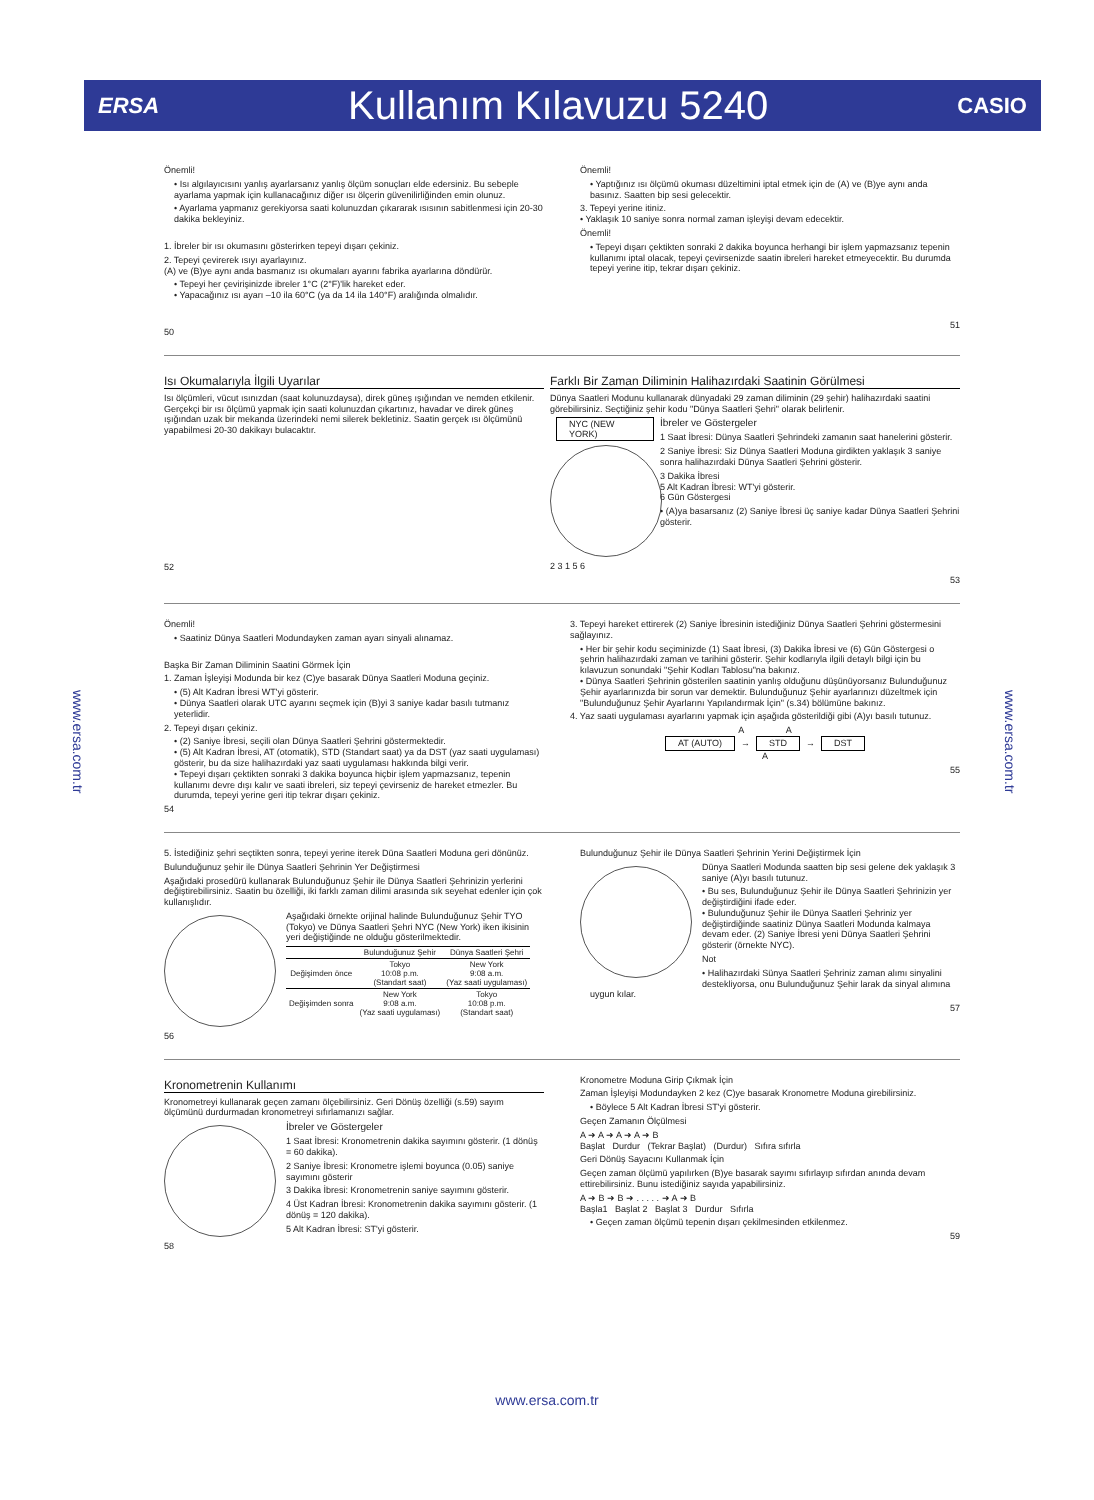ERSA
Kullanım Kılavuzu 5240
CASIO
www.ersa.com.tr
www.ersa.com.tr
Önemli!
• Isı algılayıcısını yanlış ayarlarsanız yanlış ölçüm sonuçları elde edersiniz. Bu sebeple ayarlama yapmak için kullanacağınız diğer ısı ölçerin güvenilirliğinden emin olunuz.
• Ayarlama yapmanız gerekiyorsa saati kolunuzdan çıkararak ısısının sabitlenmesi için 20-30 dakika bekleyiniz.
1. İbreler bir ısı okumasını gösterirken tepeyi dışarı çekiniz.
2. Tepeyi çevirerek ısıyı ayarlayınız.
(A) ve (B)ye aynı anda basmanız ısı okumaları ayarını fabrika ayarlarına döndürür.
• Tepeyi her çevirişinizde ibreler 1°C (2°F)'lik hareket eder.
• Yapacağınız ısı ayarı –10 ila 60°C (ya da 14 ila 140°F) aralığında olmalıdır.
50
Önemli!
• Yaptığınız ısı ölçümü okuması düzeltimini iptal etmek için de (A) ve (B)ye aynı anda basınız. Saatten bip sesi gelecektir.
3. Tepeyi yerine itiniz.
• Yaklaşık 10 saniye sonra normal zaman işleyişi devam edecektir.
Önemli!
• Tepeyi dışarı çektikten sonraki 2 dakika boyunca herhangi bir işlem yapmazsanız tepenin kullanımı iptal olacak, tepeyi çevirsenizde saatin ibreleri hareket etmeyecektir. Bu durumda tepeyi yerine itip, tekrar dışarı çekiniz.
51
Isı Okumalarıyla İlgili Uyarılar
Isı ölçümleri, vücut ısınızdan (saat kolunuzdaysa), direk güneş ışığından ve nemden etkilenir. Gerçekçi bir ısı ölçümü yapmak için saati kolunuzdan çıkartınız, havadar ve direk güneş ışığından uzak bir mekanda üzerindeki nemi silerek bekletiniz. Saatin gerçek ısı ölçümünü yapabilmesi 20-30 dakikayı bulacaktır.
52
Farklı Bir Zaman Diliminin Halihazırdaki Saatinin Görülmesi
Dünya Saatleri Modunu kullanarak dünyadaki 29 zaman diliminin (29 şehir) halihazırdaki saatini görebilirsiniz. Seçtiğiniz şehir kodu "Dünya Saatleri Şehri" olarak belirlenir.
NYC (NEW YORK)
2 3 1 5 6
İbreler ve Göstergeler
1 Saat İbresi: Dünya Saatleri Şehrindeki zamanın saat hanelerini gösterir.
2 Saniye İbresi: Siz Dünya Saatleri Moduna girdikten yaklaşık 3 saniye sonra halihazırdaki Dünya Saatleri Şehrini gösterir.
3 Dakika İbresi
5 Alt Kadran İbresi: WT'yi gösterir.
6 Gün Göstergesi
• (A)ya basarsanız (2) Saniye İbresi üç saniye kadar Dünya Saatleri Şehrini gösterir.
53
Önemli!
• Saatiniz Dünya Saatleri Modundayken zaman ayarı sinyali alınamaz.
Başka Bir Zaman Diliminin Saatini Görmek İçin
1. Zaman İşleyişi Modunda bir kez (C)ye basarak Dünya Saatleri Moduna geçiniz.
• (5) Alt Kadran İbresi WT'yi gösterir.
• Dünya Saatleri olarak UTC ayarını seçmek için (B)yi 3 saniye kadar basılı tutmanız yeterlidir.
2. Tepeyi dışarı çekiniz.
• (2) Saniye İbresi, seçili olan Dünya Saatleri Şehrini göstermektedir.
• (5) Alt Kadran İbresi, AT (otomatik), STD (Standart saat) ya da DST (yaz saati uygulaması) gösterir, bu da size halihazırdaki yaz saati uygulaması hakkında bilgi verir.
• Tepeyi dışarı çektikten sonraki 3 dakika boyunca hiçbir işlem yapmazsanız, tepenin kullanımı devre dışı kalır ve saati ibreleri, siz tepeyi çevirseniz de hareket etmezler. Bu durumda, tepeyi yerine geri itip tekrar dışarı çekiniz.
54
3. Tepeyi hareket ettirerek (2) Saniye İbresinin istediğiniz Dünya Saatleri Şehrini göstermesini sağlayınız.
• Her bir şehir kodu seçiminizde (1) Saat İbresi, (3) Dakika İbresi ve (6) Gün Göstergesi o şehrin halihazırdaki zaman ve tarihini gösterir. Şehir kodlarıyla ilgili detaylı bilgi için bu kılavuzun sonundaki "Şehir Kodları Tablosu"na bakınız.
• Dünya Saatleri Şehrinin gösterilen saatinin yanlış olduğunu düşünüyorsanız Bulunduğunuz Şehir ayarlarınızda bir sorun var demektir. Bulunduğunuz Şehir ayarlarınızı düzeltmek için "Bulunduğunuz Şehir Ayarlarını Yapılandırmak İçin" (s.34) bölümüne bakınız.
4. Yaz saati uygulaması ayarlarını yapmak için aşağıda gösterildiği gibi (A)yı basılı tutunuz.
A A
AT (AUTO) → STD → DST
A
55
5. İstediğiniz şehri seçtikten sonra, tepeyi yerine iterek Düna Saatleri Moduna geri dönünüz.
Bulunduğunuz şehir ile Dünya Saatleri Şehrinin Yer Değiştirmesi
Aşağıdaki prosedürü kullanarak Bulunduğunuz Şehir ile Dünya Saatleri Şehrinizin yerlerini değiştirebilirsiniz. Saatin bu özelliği, iki farklı zaman dilimi arasında sık seyehat edenler için çok kullanışlıdır.
Aşağıdaki örnekte orijinal halinde Bulunduğunuz Şehir TYO (Tokyo) ve Dünya Saatleri Şehri NYC (New York) iken ikisinin yeri değiştiğinde ne olduğu gösterilmektedir.
| | Bulunduğunuz Şehir | Dünya Saatleri Şehri |
| --- | --- | --- |
| Değişimden önce | Tokyo 10:08 p.m. (Standart saat) | New York 9:08 a.m. (Yaz saati uygulaması) |
| Değişimden sonra | New York 9:08 a.m. (Yaz saati uygulaması) | Tokyo 10:08 p.m. (Standart saat) |
56
Bulunduğunuz Şehir ile Dünya Saatleri Şehrinin Yerini Değiştirmek İçin
Dünya Saatleri Modunda saatten bip sesi gelene dek yaklaşık 3 saniye (A)yı basılı tutunuz.
• Bu ses, Bulunduğunuz Şehir ile Dünya Saatleri Şehrinizin yer değiştirdiğini ifade eder.
• Bulunduğunuz Şehir ile Dünya Saatleri Şehriniz yer değiştirdiğinde saatiniz Dünya Saatleri Modunda kalmaya devam eder. (2) Saniye İbresi yeni Dünya Saatleri Şehrini gösterir (örnekte NYC).
Not
• Halihazırdaki Sünya Saatleri Şehriniz zaman alımı sinyalini destekliyorsa, onu Bulunduğunuz Şehir larak da sinyal alımına uygun kılar.
57
Kronometrenin Kullanımı
Kronometreyi kullanarak geçen zamanı ölçebilirsiniz. Geri Dönüş özelliği (s.59) sayım ölçümünü durdurmadan kronometreyi sıfırlamanızı sağlar.
İbreler ve Göstergeler
1 Saat İbresi: Kronometrenin dakika sayımını gösterir. (1 dönüş = 60 dakika).
2 Saniye İbresi: Kronometre işlemi boyunca (0.05) saniye sayımını gösterir
3 Dakika İbresi: Kronometrenin saniye sayımını gösterir.
4 Üst Kadran İbresi: Kronometrenin dakika sayımını gösterir. (1 dönüş = 120 dakika).
5 Alt Kadran İbresi: ST'yi gösterir.
58
Kronometre Moduna Girip Çıkmak İçin
Zaman İşleyişi Modundayken 2 kez (C)ye basarak Kronometre Moduna girebilirsiniz.
• Böylece 5 Alt Kadran İbresi ST'yi gösterir.
Geçen Zamanın Ölçülmesi
A ➜ A ➜ A ➜ A ➜ B
Başlat Durdur (Tekrar Başlat) (Durdur) Sıfıra sıfırla
Geri Dönüş Sayacını Kullanmak İçin
Geçen zaman ölçümü yapılırken (B)ye basarak sayımı sıfırlayıp sıfırdan anında devam ettirebilirsiniz. Bunu istediğiniz sayıda yapabilirsiniz.
A ➜ B ➜ B ➜ . . . . . ➜ A ➜ B
Başla1 Başlat 2 Başlat 3 Durdur Sıfırla
• Geçen zaman ölçümü tepenin dışarı çekilmesinden etkilenmez.
59
www.ersa.com.tr